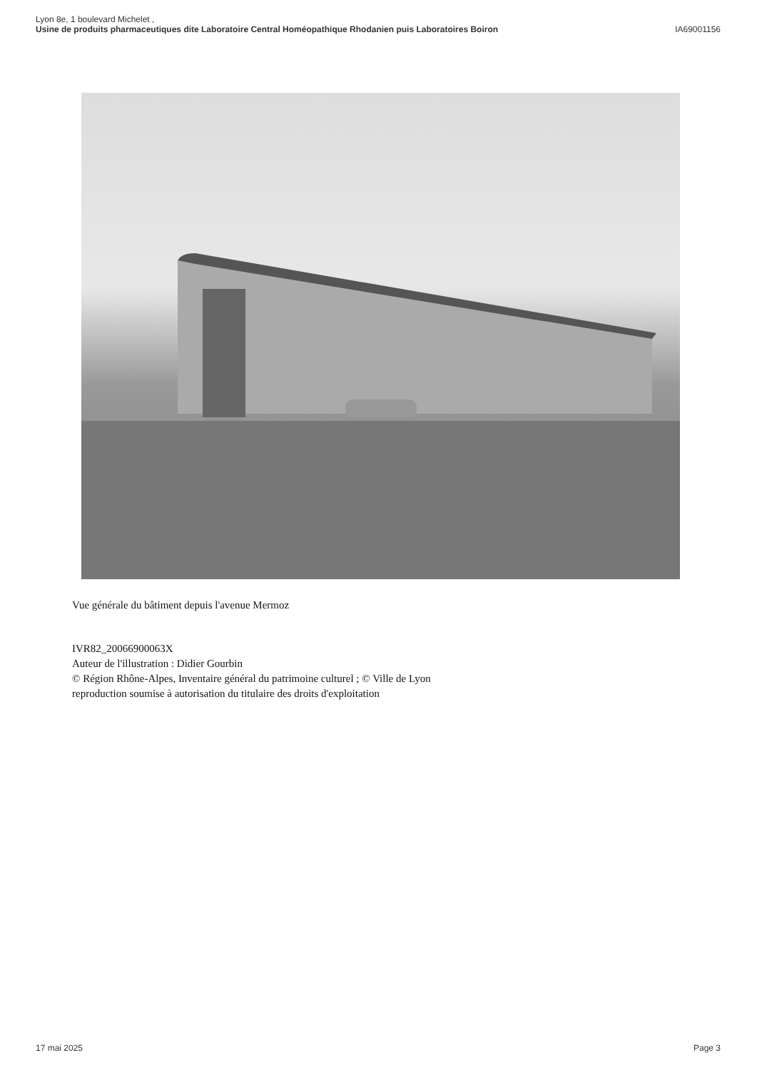Lyon 8e, 1 boulevard Michelet ,
Usine de produits pharmaceutiques dite Laboratoire Central Homéopathique Rhodanien puis Laboratoires Boiron IA69001156
Vue générale du bâtiment depuis l'avenue Mermoz
IVR82_20066900063X
Auteur de l'illustration : Didier Gourbin
© Région Rhône-Alpes, Inventaire général du patrimoine culturel ; © Ville de Lyon
reproduction soumise à autorisation du titulaire des droits d'exploitation
17 mai 2025 Page 3